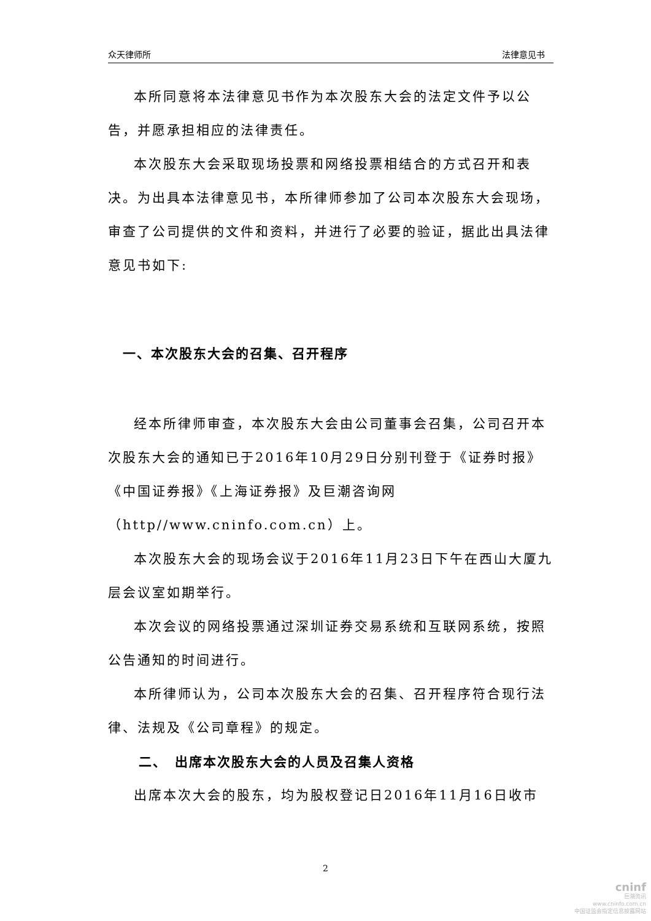众天律师所 法律意见书
本所同意将本法律意见书作为本次股东大会的法定文件予以公告，并愿承担相应的法律责任。
本次股东大会采取现场投票和网络投票相结合的方式召开和表决。为出具本法律意见书，本所律师参加了公司本次股东大会现场，审查了公司提供的文件和资料，并进行了必要的验证，据此出具法律意见书如下:
一、本次股东大会的召集、召开程序
经本所律师审查，本次股东大会由公司董事会召集，公司召开本次股东大会的通知已于2016年10月29日分别刊登于《证券时报》《中国证券报》《上海证券报》及巨潮咨询网（http//www.cninfo.com.cn）上。
本次股东大会的现场会议于2016年11月23日下午在西山大厦九层会议室如期举行。
本次会议的网络投票通过深圳证券交易系统和互联网系统，按照公告通知的时间进行。
本所律师认为，公司本次股东大会的召集、召开程序符合现行法律、法规及《公司章程》的规定。
二、　出席本次股东大会的人员及召集人资格
出席本次大会的股东，均为股权登记日2016年11月16日收市
2
cninf
巨潮资讯
www.cninfo.com.cn
中国证监会指定信息披露网站